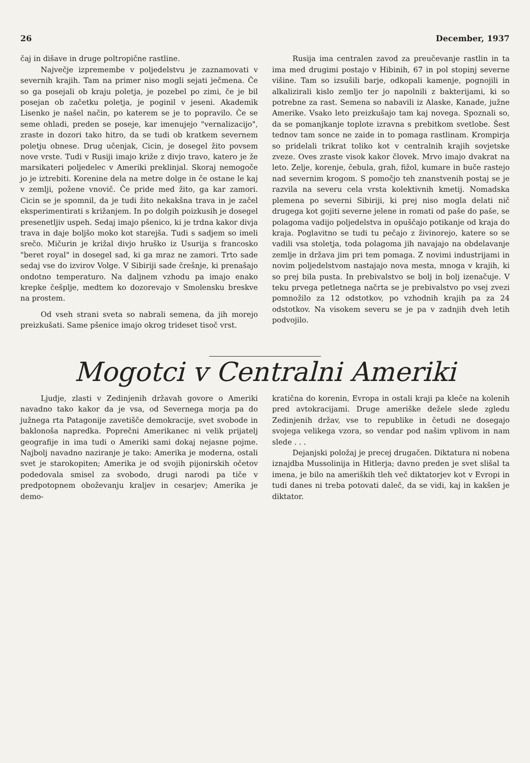26 December, 1937
čaj in dišave in druge poltropične rastline.
Največje izpremembe v poljedelstvu je zaznamovati v severnih krajih. Tam na primer niso mogli sejati ječmena. Če so ga posejali ob kraju poletja, je pozebel po zimi, če je bil posejan ob začetku poletja, je poginil v jeseni. Akademik Lisenko je našel način, po katerem se je to popravilo. Če se seme ohladi, preden se poseje, kar imenujejo "vernalizacijo", zraste in dozori tako hitro, da se tudi ob kratkem severnem poletju obnese. Drug učenjak, Cicin, je dosegel žito povsem nove vrste. Tudi v Rusiji imajo križe z divjo travo, katero je že marsikateri poljedelec v Ameriki preklinjal. Skoraj nemogoče jo je iztrebiti. Korenine dela na metre dolge in če ostane le kaj v zemlji, požene vnovič. Če pride med žito, ga kar zamori. Cicin se je spomnil, da je tudi žito nekakšna trava in je začel eksperimentirati s križanjem. In po dolgih poizkusih je dosegel presenetljiv uspeh. Sedaj imajo pšenico, ki je trdna kakor divja trava in daje boljšo moko kot starejša. Tudi s sadjem so imeli srečo. Mičurin je križal divjo hruško iz Usurija s francosko "beret royal" in dosegel sad, ki ga mraz ne zamori. Trto sade sedaj vse do izvirov Volge. V Sibiriji sade črešnje, ki prenašajo ondotno temperaturo. Na daljnem vzhodu pa imajo enako krepke češplje, medtem ko dozorevajo v Smolensku breskve na prostem.
Od vseh strani sveta so nabrali semena, da jih morejo preizkušati. Same pšenice imajo okrog trideset tisoč vrst.
Rusija ima centralen zavod za preučevanje rastlin in ta ima med drugimi postajo v Hibinih, 67 in pol stopinj severne višine. Tam so izsušili barje, odkopali kamenje, pognojili in alkalizirali kislo zemljo ter jo napolnili z bakterijami, ki so potrebne za rast. Semena so nabavili iz Alaske, Kanade, južne Amerike. Vsako leto preizkušajo tam kaj novega. Spoznali so, da se pomanjkanje toplote izravna s prebitkom svetlobe. Šest tednov tam sonce ne zaide in to pomaga rastlinam. Krompirja so pridelali trikrat toliko kot v centralnih krajih sovjetske zveze. Oves zraste visok kakor človek. Mrvo imajo dvakrat na leto. Zelje, korenje, čebula, grah, fižol, kumare in buče rastejo nad severnim krogom. S pomočjo teh znanstvenih postaj se je razvila na severu cela vrsta kolektivnih kmetij. Nomadska plemena po severni Sibiriji, ki prej niso mogla delati nič drugega kot gojiti severne jelene in romati od paše do paše, se polagoma vadijo poljedelstva in opuščajo potikanje od kraja do kraja. Poglavitno se tudi tu pečajo z živinorejo, katere so se vadili vsa stoletja, toda polagoma jih navajajo na obdelavanje zemlje in država jim pri tem pomaga. Z novimi industrijami in novim poljedelstvom nastajajo nova mesta, mnoga v krajih, ki so prej bila pusta. In prebivalstvo se bolj in bolj izenačuje. V teku prvega petletnega načrta se je prebivalstvo po vsej zvezi pomnožilo za 12 odstotkov, po vzhodnih krajih pa za 24 odstotkov. Na visokem severu se je pa v zadnjih dveh letih podvojilo.
Mogotci v Centralni Ameriki
Ljudje, zlasti v Zedinjenih državah govore o Ameriki navadno tako kakor da je vsa, od Severnega morja pa do južnega rta Patagonije zavetišče demokracije, svet svobode in baklonoša napredka. Poprečni Amerikanec ni velik prijatelj geografije in ima tudi o Ameriki sami dokaj nejasne pojme. Najbolj navadno naziranje je tako: Amerika je moderna, ostali svet je starokopiten; Amerika je od svojih pijonirskih očetov podedovala smisel za svobodo, drugi narodi pa tiče v predpotopnem oboževanju kraljev in cesarjev; Amerika je demo-
kratična do korenin, Evropa in ostali kraji pa kleče na kolenih pred avtokracijami. Druge ameriške dežele slede zgledu Zedinjenih držav, vse to republike in četudi ne dosegajo svojega velikega vzora, so vendar pod našim vplivom in nam slede . . .
Dejanjski položaj je precej drugačen. Diktatura ni nobena iznajdba Mussolinija in Hitlerja; davno preden je svet slišal ta imena, je bilo na ameriških tleh več diktatorjev kot v Evropi in tudi danes ni treba potovati daleč, da se vidi, kaj in kakšen je diktator.